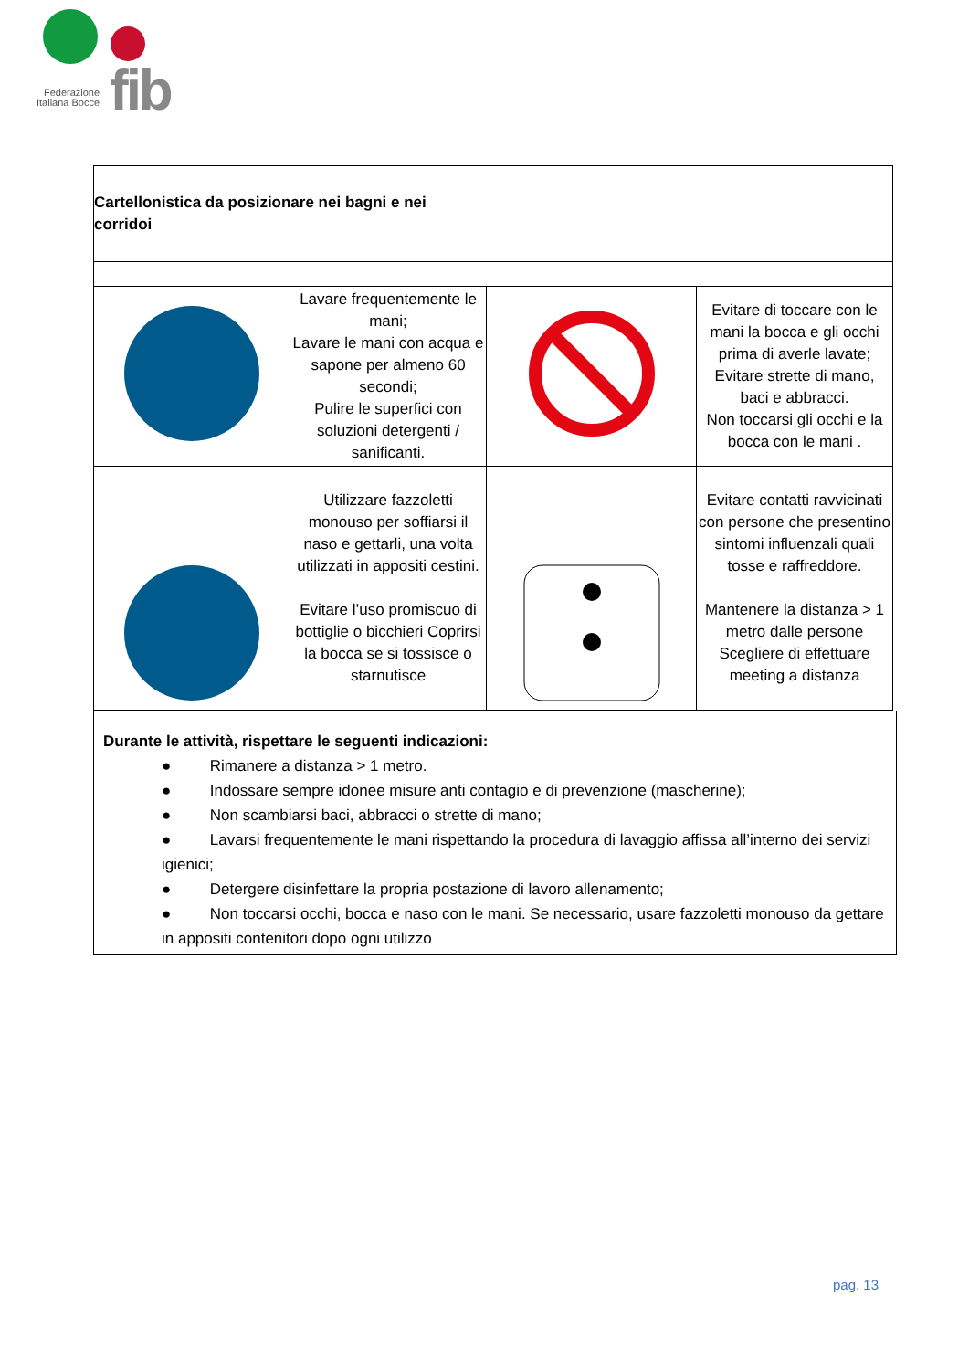Federazione
Italiana Bocce
fib
| Cartellonistica da posizionare nei bagni e nei corridoi | | | |
| | Lavare frequentemente le mani; Lavare le mani con acqua e sapone per almeno 60 secondi; Pulire le superfici con soluzioni detergenti / sanificanti. | | Evitare di toccare con le mani la bocca e gli occhi prima di averle lavate; Evitare strette di mano, baci e abbracci. Non toccarsi gli occhi e la bocca con le mani . |
| | Utilizzare fazzoletti monouso per soffiarsi il naso e gettarli, una volta utilizzati in appositi cestini. Evitare l’uso promiscuo di bottiglie o bicchieri Coprirsi la bocca se si tossisce o starnutisce | | Evitare contatti ravvicinati con persone che presentino sintomi influenzali quali tosse e raffreddore. Mantenere la distanza > 1 metro dalle persone Scegliere di effettuare meeting a distanza |
Durante le attività, rispettare le seguenti indicazioni:
● Rimanere a distanza > 1 metro.
● Indossare sempre idonee misure anti contagio e di prevenzione (mascherine);
● Non scambiarsi baci, abbracci o strette di mano;
● Lavarsi frequentemente le mani rispettando la procedura di lavaggio affissa all’interno dei servizi igienici;
● Detergere disinfettare la propria postazione di lavoro allenamento;
● Non toccarsi occhi, bocca e naso con le mani. Se necessario, usare fazzoletti monouso da gettare in appositi contenitori dopo ogni utilizzo
pag. 13